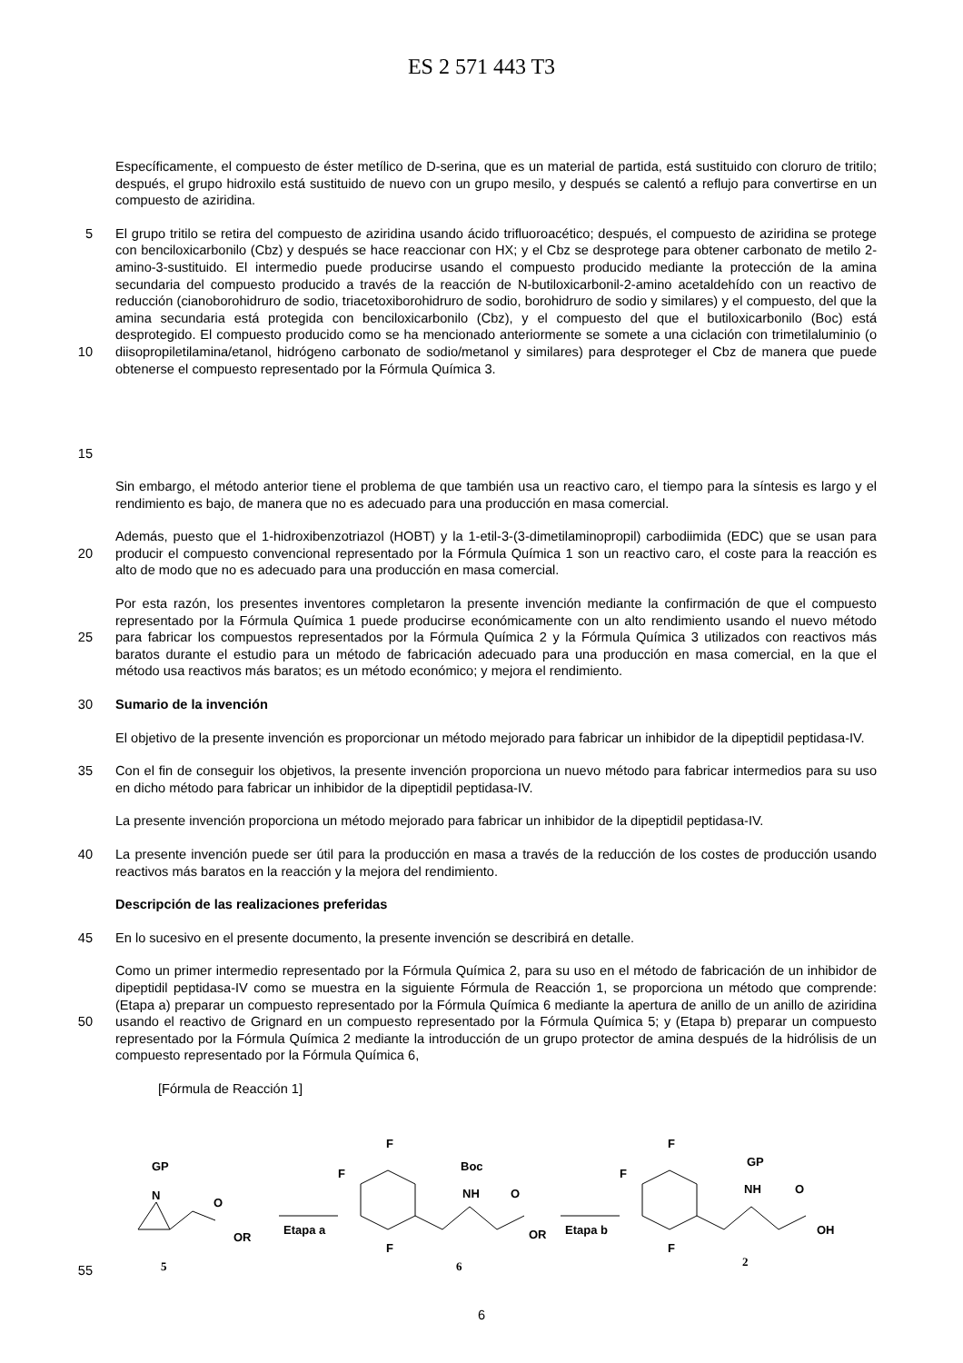ES 2 571 443 T3
Específicamente, el compuesto de éster metílico de D-serina, que es un material de partida, está sustituido con cloruro de tritilo; después, el grupo hidroxilo está sustituido de nuevo con un grupo mesilo, y después se calentó a reflujo para convertirse en un compuesto de aziridina.
5
10
15
El grupo tritilo se retira del compuesto de aziridina usando ácido trifluoroacético; después, el compuesto de aziridina se protege con benciloxicarbonilo (Cbz) y después se hace reaccionar con HX; y el Cbz se desprotege para obtener carbonato de metilo 2-amino-3-sustituido. El intermedio puede producirse usando el compuesto producido mediante la protección de la amina secundaria del compuesto producido a través de la reacción de N-butiloxicarbonil-2-amino acetaldehído con un reactivo de reducción (cianoborohidruro de sodio, triacetoxiborohidruro de sodio, borohidruro de sodio y similares) y el compuesto, del que la amina secundaria está protegida con benciloxicarbonilo (Cbz), y el compuesto del que el butiloxicarbonilo (Boc) está desprotegido. El compuesto producido como se ha mencionado anteriormente se somete a una ciclación con trimetilaluminio (o diisopropiletilamina/etanol, hidrógeno carbonato de sodio/metanol y similares) para desproteger el Cbz de manera que puede obtenerse el compuesto representado por la Fórmula Química 3.
Sin embargo, el método anterior tiene el problema de que también usa un reactivo caro, el tiempo para la síntesis es largo y el rendimiento es bajo, de manera que no es adecuado para una producción en masa comercial.
20 Además, puesto que el 1-hidroxibenzotriazol (HOBT) y la 1-etil-3-(3-dimetilaminopropil) carbodiimida (EDC) que se usan para producir el compuesto convencional representado por la Fórmula Química 1 son un reactivo caro, el coste para la reacción es alto de modo que no es adecuado para una producción en masa comercial.
25 Por esta razón, los presentes inventores completaron la presente invención mediante la confirmación de que el compuesto representado por la Fórmula Química 1 puede producirse económicamente con un alto rendimiento usando el nuevo método para fabricar los compuestos representados por la Fórmula Química 2 y la Fórmula Química 3 utilizados con reactivos más baratos durante el estudio para un método de fabricación adecuado para una producción en masa comercial, en la que el método usa reactivos más baratos; es un método económico; y mejora el rendimiento.
30 Sumario de la invención
El objetivo de la presente invención es proporcionar un método mejorado para fabricar un inhibidor de la dipeptidil peptidasa-IV.
35 Con el fin de conseguir los objetivos, la presente invención proporciona un nuevo método para fabricar intermedios para su uso en dicho método para fabricar un inhibidor de la dipeptidil peptidasa-IV.
La presente invención proporciona un método mejorado para fabricar un inhibidor de la dipeptidil peptidasa-IV.
40 La presente invención puede ser útil para la producción en masa a través de la reducción de los costes de producción usando reactivos más baratos en la reacción y la mejora del rendimiento.
Descripción de las realizaciones preferidas
45 En lo sucesivo en el presente documento, la presente invención se describirá en detalle.
50 Como un primer intermedio representado por la Fórmula Química 2, para su uso en el método de fabricación de un inhibidor de dipeptidil peptidasa-IV como se muestra en la siguiente Fórmula de Reacción 1, se proporciona un método que comprende: (Etapa a) preparar un compuesto representado por la Fórmula Química 6 mediante la apertura de anillo de un anillo de aziridina usando el reactivo de Grignard en un compuesto representado por la Fórmula Química 5; y (Etapa b) preparar un compuesto representado por la Fórmula Química 2 mediante la introducción de un grupo protector de amina después de la hidrólisis de un compuesto representado por la Fórmula Química 6,
[Fórmula de Reacción 1]
55
GP
N
O
OR
5
Etapa a
F
F
F
Boc
NH
O
OR
6
Etapa b
F
F
F
GP
NH
O
OH
2
6